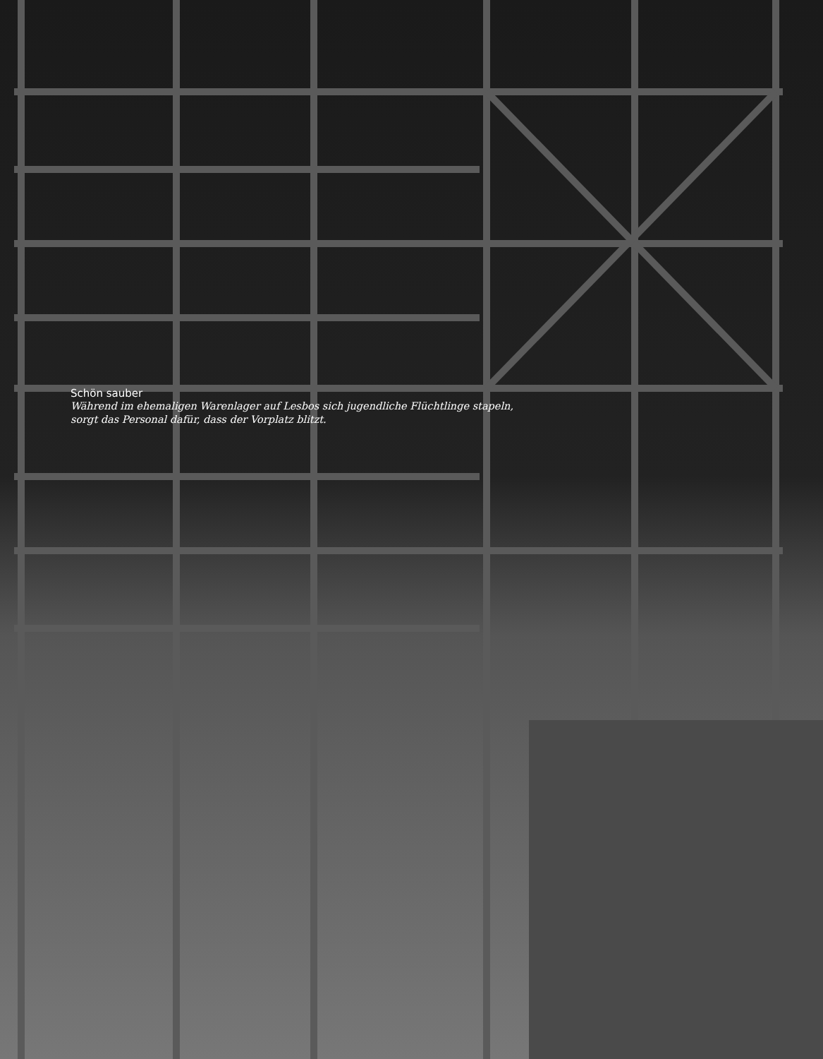Schön sauber
Während im ehemaligen Warenlager auf Lesbos sich jugendliche Flüchtlinge stapeln,
sorgt das Personal dafür, dass der Vorplatz blitzt.